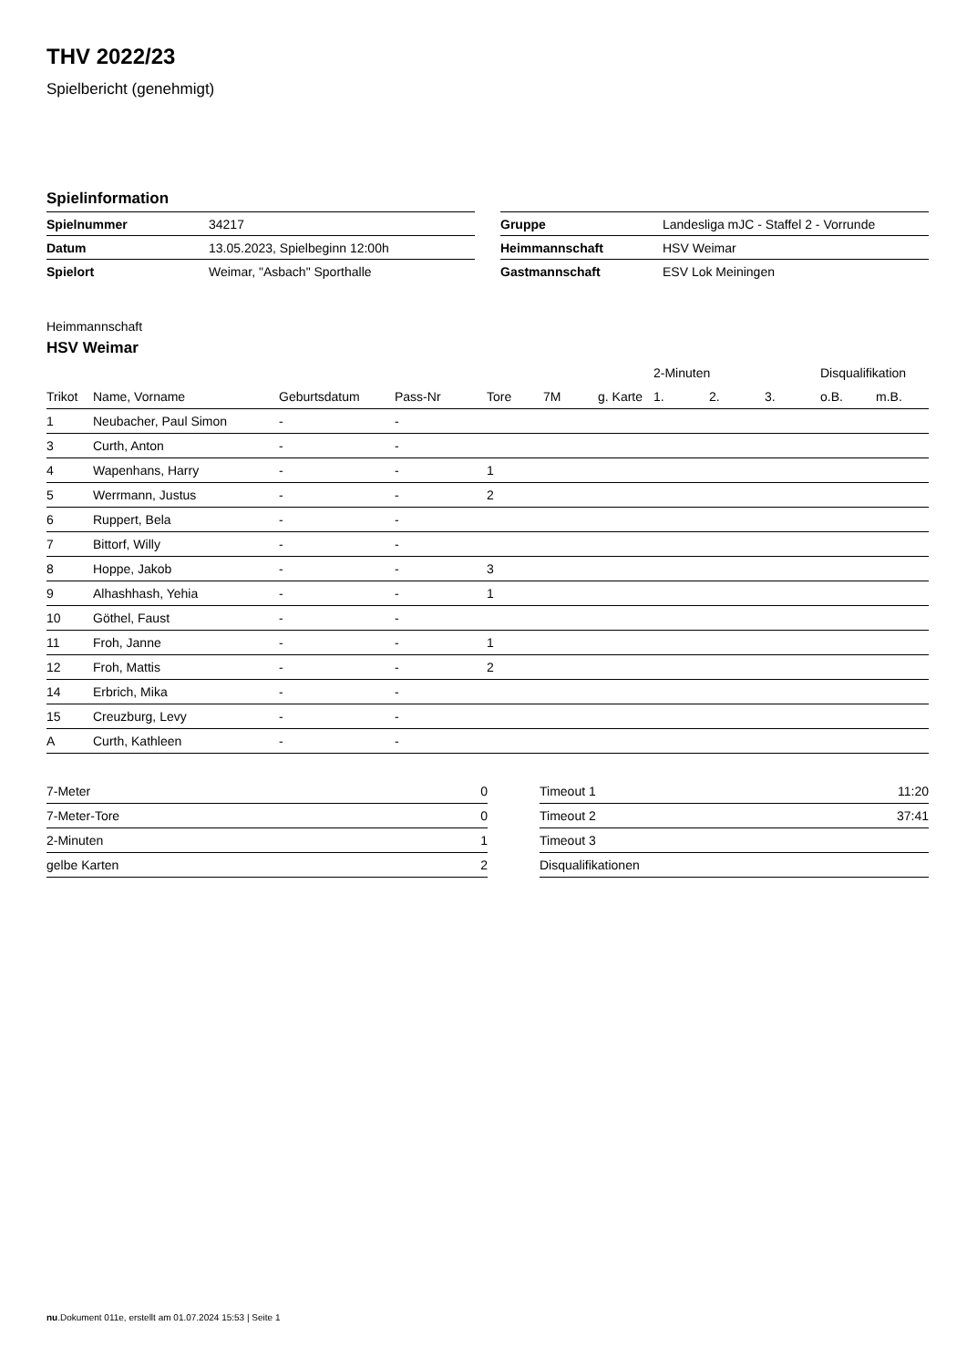THV 2022/23
Spielbericht (genehmigt)
Spielinformation
| Spielnummer | 34217 |
| Datum | 13.05.2023, Spielbeginn 12:00h |
| Spielort | Weimar, "Asbach" Sporthalle |
| Gruppe | Landesliga mJC - Staffel 2 - Vorrunde |
| Heimmannschaft | HSV Weimar |
| Gastmannschaft | ESV Lok Meiningen |
Heimmannschaft
HSV Weimar
| | | | | | | | 2-Minuten | | | Disqualifikation | |
| --- | --- | --- | --- | --- | --- | --- | --- | --- | --- | --- | --- |
| Trikot | Name, Vorname | Geburtsdatum | Pass-Nr | Tore | 7M | g. Karte | 1. | 2. | 3. | o.B. | m.B. |
| 1 | Neubacher, Paul Simon | - | - | | | | | | | | |
| 3 | Curth, Anton | - | - | | | | | | | | |
| 4 | Wapenhans, Harry | - | - | 1 | | | | | | | |
| 5 | Werrmann, Justus | - | - | 2 | | | | | | | |
| 6 | Ruppert, Bela | - | - | | | | | | | | |
| 7 | Bittorf, Willy | - | - | | | | | | | | |
| 8 | Hoppe, Jakob | - | - | 3 | | | | | | | |
| 9 | Alhashhash, Yehia | - | - | 1 | | | | | | | |
| 10 | Göthel, Faust | - | - | | | | | | | | |
| 11 | Froh, Janne | - | - | 1 | | | | | | | |
| 12 | Froh, Mattis | - | - | 2 | | | | | | | |
| 14 | Erbrich, Mika | - | - | | | | | | | | |
| 15 | Creuzburg, Levy | - | - | | | | | | | | |
| A | Curth, Kathleen | - | - | | | | | | | | |
| 7-Meter | 0 |
| 7-Meter-Tore | 0 |
| 2-Minuten | 1 |
| gelbe Karten | 2 |
| Timeout 1 | 11:20 |
| Timeout 2 | 37:41 |
| Timeout 3 | |
| Disqualifikationen | |
nu.Dokument 011e, erstellt am 01.07.2024 15:53 | Seite 1